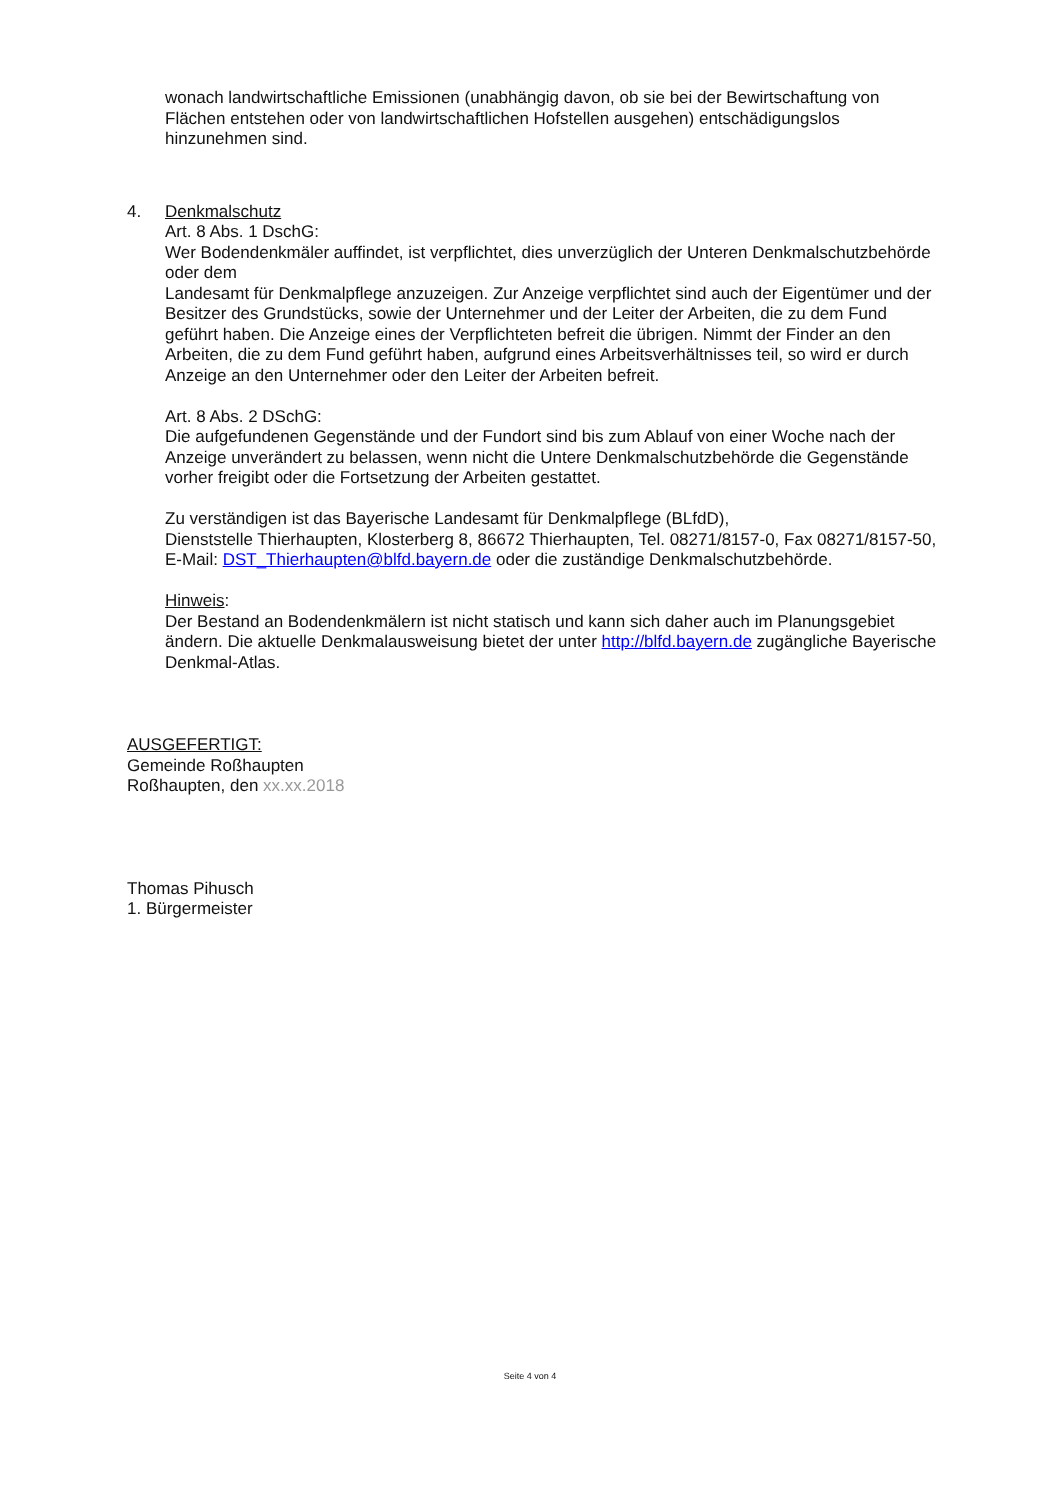wonach landwirtschaftliche Emissionen (unabhängig davon, ob sie bei der Bewirtschaftung von Flächen entstehen oder von landwirtschaftlichen Hofstellen ausgehen) entschädigungslos hinzunehmen sind.
4. Denkmalschutz
Art. 8 Abs. 1 DschG:
Wer Bodendenkmäler auffindet, ist verpflichtet, dies unverzüglich der Unteren Denkmalschutzbehörde oder dem
Landesamt für Denkmalpflege anzuzeigen. Zur Anzeige verpflichtet sind auch der Eigentümer und der Besitzer des Grundstücks, sowie der Unternehmer und der Leiter der Arbeiten, die zu dem Fund geführt haben. Die Anzeige eines der Verpflichteten befreit die übrigen. Nimmt der Finder an den Arbeiten, die zu dem Fund geführt haben, aufgrund eines Arbeitsverhältnisses teil, so wird er durch Anzeige an den Unternehmer oder den Leiter der Arbeiten befreit.
Art. 8 Abs. 2 DSchG:
Die aufgefundenen Gegenstände und der Fundort sind bis zum Ablauf von einer Woche nach der Anzeige unverändert zu belassen, wenn nicht die Untere Denkmalschutzbehörde die Gegenstände vorher freigibt oder die Fortsetzung der Arbeiten gestattet.
Zu verständigen ist das Bayerische Landesamt für Denkmalpflege (BLfdD),
Dienststelle Thierhaupten, Klosterberg 8, 86672 Thierhaupten, Tel. 08271/8157-0, Fax 08271/8157-50, E-Mail: DST_Thierhaupten@blfd.bayern.de oder die zuständige Denkmalschutzbehörde.
Hinweis:
Der Bestand an Bodendenkmälern ist nicht statisch und kann sich daher auch im Planungsgebiet ändern. Die aktuelle Denkmalausweisung bietet der unter http://blfd.bayern.de zugängliche Bayerische Denkmal-Atlas.
AUSGEFERTIGT:
Gemeinde Roßhaupten
Roßhaupten, den xx.xx.2018
Thomas Pihusch
1. Bürgermeister
Seite 4 von 4